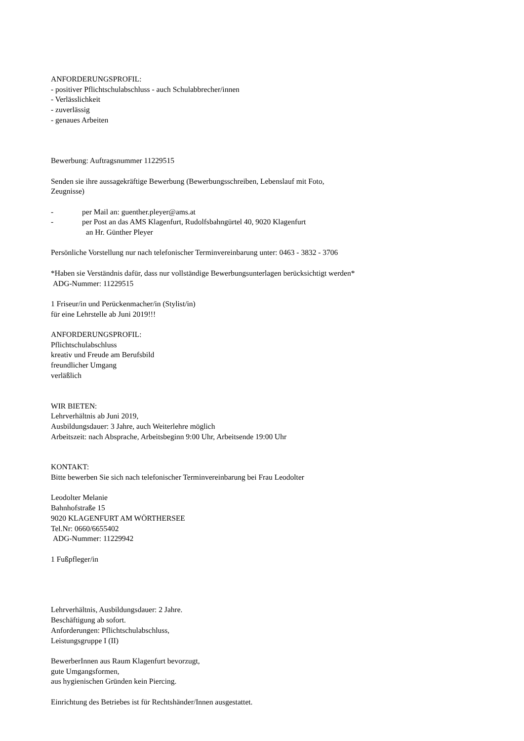ANFORDERUNGSPROFIL:
- positiver Pflichtschulabschluss - auch Schulabbrecher/innen
- Verlässlichkeit
- zuverlässig
- genaues Arbeiten
Bewerbung: Auftragsnummer 11229515
Senden sie ihre aussagekräftige Bewerbung (Bewerbungsschreiben, Lebenslauf mit Foto,
Zeugnisse)
- per Mail an: guenther.pleyer@ams.at
- per Post an das AMS Klagenfurt, Rudolfsbahngürtel 40, 9020 Klagenfurt
an Hr. Günther Pleyer
Persönliche Vorstellung nur nach telefonischer Terminvereinbarung unter: 0463 - 3832 - 3706
*Haben sie Verständnis dafür, dass nur vollständige Bewerbungsunterlagen berücksichtigt werden*
ADG-Nummer: 11229515
1 Friseur/in und Perückenmacher/in (Stylist/in)
für eine Lehrstelle ab Juni 2019!!!
ANFORDERUNGSPROFIL:
Pflichtschulabschluss
kreativ und Freude am Berufsbild
freundlicher Umgang
verläßlich
WIR BIETEN:
Lehrverhältnis ab Juni 2019,
Ausbildungsdauer: 3 Jahre, auch Weiterlehre möglich
Arbeitszeit: nach Absprache, Arbeitsbeginn 9:00 Uhr, Arbeitsende 19:00 Uhr
KONTAKT:
Bitte bewerben Sie sich nach telefonischer Terminvereinbarung bei Frau Leodolter
Leodolter Melanie
Bahnhofstraße 15
9020 KLAGENFURT AM WÖRTHERSEE
Tel.Nr: 0660/6655402
ADG-Nummer: 11229942
1 Fußpfleger/in
Lehrverhältnis, Ausbildungsdauer: 2 Jahre.
Beschäftigung ab sofort.
Anforderungen: Pflichtschulabschluss,
Leistungsgruppe I (II)
BewerberInnen aus Raum Klagenfurt bevorzugt,
gute Umgangsformen,
aus hygienischen Gründen kein Piercing.
Einrichtung des Betriebes ist für Rechtshänder/Innen ausgestattet.